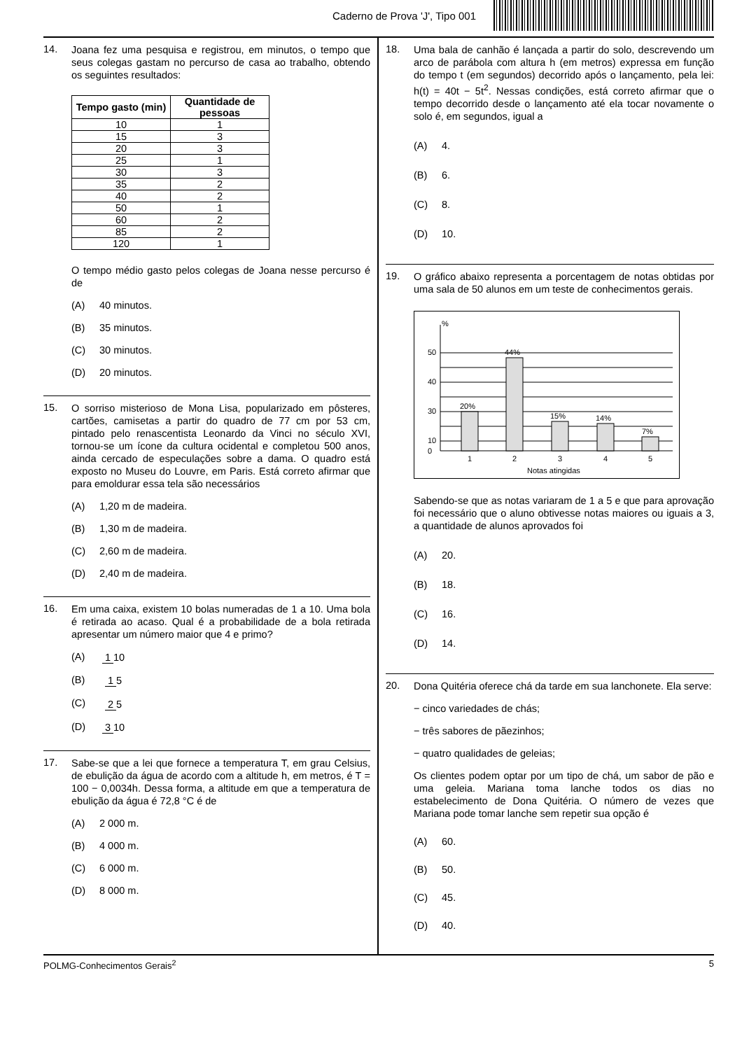Caderno de Prova 'J', Tipo 001
14.
Joana fez uma pesquisa e registrou, em minutos, o tempo que seus colegas gastam no percurso de casa ao trabalho, obtendo os seguintes resultados:
| Tempo gasto (min) | Quantidade de pessoas |
| --- | --- |
| 10 | 1 |
| 15 | 3 |
| 20 | 3 |
| 25 | 1 |
| 30 | 3 |
| 35 | 2 |
| 40 | 2 |
| 50 | 1 |
| 60 | 2 |
| 85 | 2 |
| 120 | 1 |
O tempo médio gasto pelos colegas de Joana nesse percurso é de
(A) 40 minutos.
(B) 35 minutos.
(C) 30 minutos.
(D) 20 minutos.
15.
O sorriso misterioso de Mona Lisa, popularizado em pôsteres, cartões, camisetas a partir do quadro de 77 cm por 53 cm, pintado pelo renascentista Leonardo da Vinci no século XVI, tornou-se um ícone da cultura ocidental e completou 500 anos, ainda cercado de especulações sobre a dama. O quadro está exposto no Museu do Louvre, em Paris. Está correto afirmar que para emoldurar essa tela são necessários
(A) 1,20 m de madeira.
(B) 1,30 m de madeira.
(C) 2,60 m de madeira.
(D) 2,40 m de madeira.
16.
Em uma caixa, existem 10 bolas numeradas de 1 a 10. Uma bola é retirada ao acaso. Qual é a probabilidade de a bola retirada apresentar um número maior que 4 e primo?
(A) 1 10
(B) 1 5
(C) 2 5
(D) 3 10
17.
Sabe-se que a lei que fornece a temperatura T, em grau Celsius, de ebulição da água de acordo com a altitude h, em metros, é T = 100 − 0,0034h. Dessa forma, a altitude em que a temperatura de ebulição da água é 72,8 °C é de
(A) 2 000 m.
(B) 4 000 m.
(C) 6 000 m.
(D) 8 000 m.
18.
Uma bala de canhão é lançada a partir do solo, descrevendo um arco de parábola com altura h (em metros) expressa em função do tempo t (em segundos) decorrido após o lançamento, pela lei: h(t) = 40t − 5t<sup>2</sup>. Nessas condições, está correto afirmar que o tempo decorrido desde o lançamento até ela tocar novamente o solo é, em segundos, igual a
(A) 4.
(B) 6.
(C) 8.
(D) 10.
19.
O gráfico abaixo representa a porcentagem de notas obtidas por uma sala de 50 alunos em um teste de conhecimentos gerais.
%
20%
44%
15%
14%
7%
0
50
40
30
10
1
2
3
4
5
Notas atingidas
Sabendo-se que as notas variaram de 1 a 5 e que para aprovação foi necessário que o aluno obtivesse notas maiores ou iguais a 3, a quantidade de alunos aprovados foi
(A) 20.
(B) 18.
(C) 16.
(D) 14.
20.
Dona Quitéria oferece chá da tarde em sua lanchonete. Ela serve:
− cinco variedades de chás;
− três sabores de pãezinhos;
− quatro qualidades de geleias;
Os clientes podem optar por um tipo de chá, um sabor de pão e uma geleia. Mariana toma lanche todos os dias no estabelecimento de Dona Quitéria. O número de vezes que Mariana pode tomar lanche sem repetir sua opção é
(A) 60.
(B) 50.
(C) 45.
(D) 40.
POLMG-Conhecimentos Gerais<sup>2</sup> 5